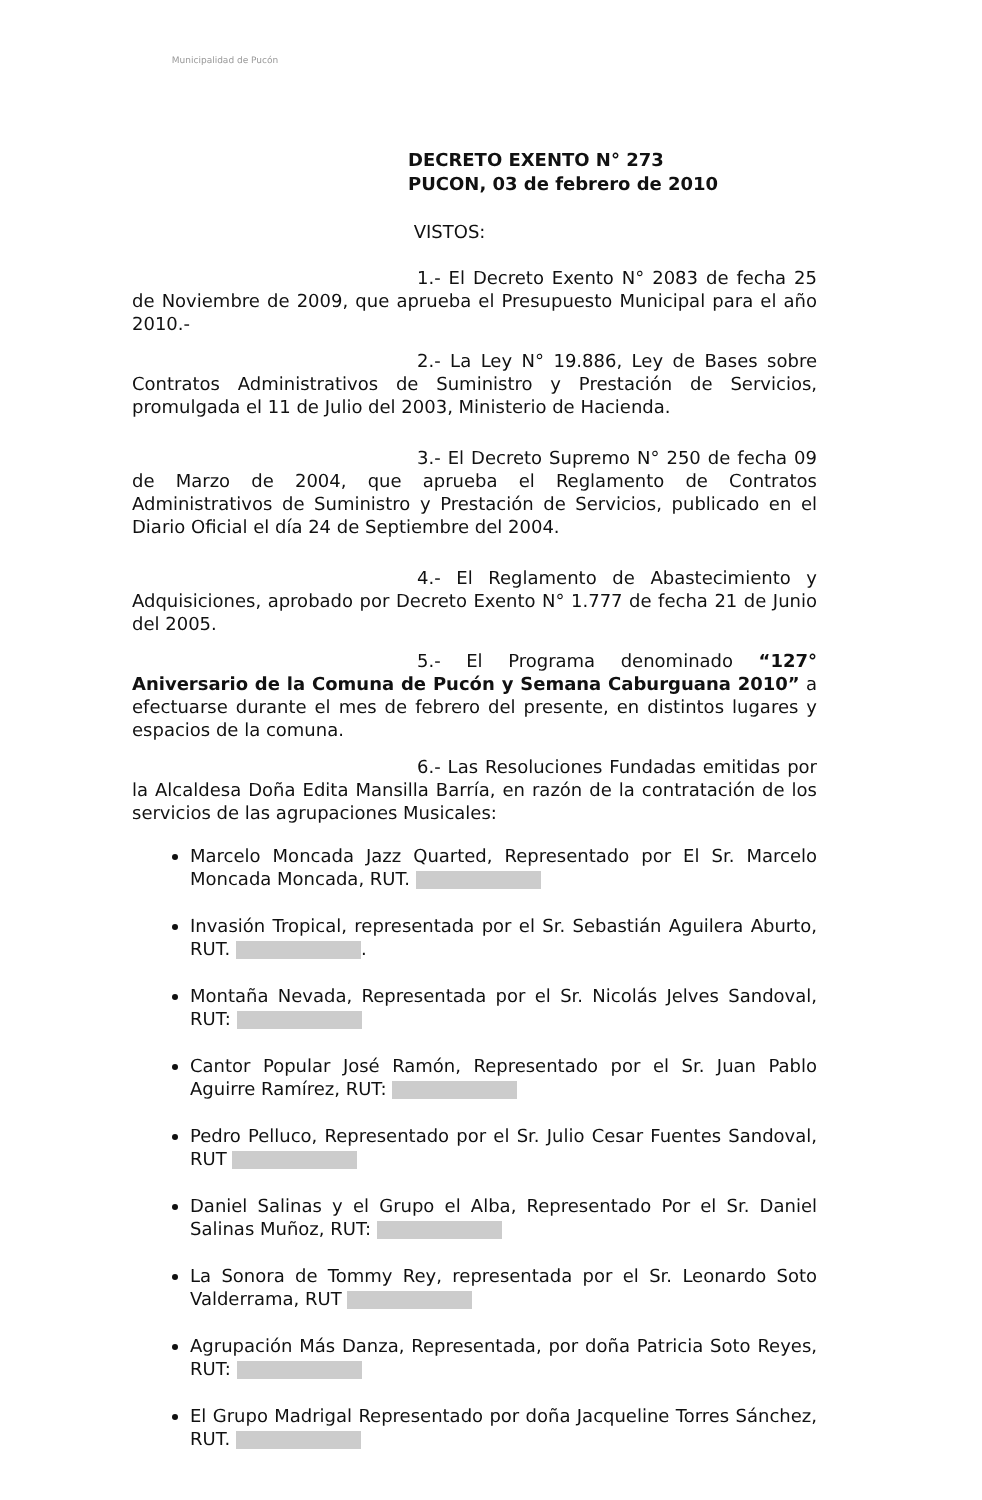Municipalidad de Pucón
DECRETO EXENTO N° 273
PUCON, 03 de febrero de 2010
VISTOS:
1.- El Decreto Exento N° 2083 de fecha 25 de Noviembre de 2009, que aprueba el Presupuesto Municipal para el año 2010.-
2.- La Ley N° 19.886, Ley de Bases sobre Contratos Administrativos de Suministro y Prestación de Servicios, promulgada el 11 de Julio del 2003, Ministerio de Hacienda.
3.- El Decreto Supremo N° 250 de fecha 09 de Marzo de 2004, que aprueba el Reglamento de Contratos Administrativos de Suministro y Prestación de Servicios, publicado en el Diario Oficial el día 24 de Septiembre del 2004.
4.- El Reglamento de Abastecimiento y Adquisiciones, aprobado por Decreto Exento N° 1.777 de fecha 21 de Junio del 2005.
5.- El Programa denominado “127° Aniversario de la Comuna de Pucón y Semana Caburguana 2010” a efectuarse durante el mes de febrero del presente, en distintos lugares y espacios de la comuna.
6.- Las Resoluciones Fundadas emitidas por la Alcaldesa Doña Edita Mansilla Barría, en razón de la contratación de los servicios de las agrupaciones Musicales:
Marcelo Moncada Jazz Quarted, Representado por El Sr. Marcelo Moncada Moncada, RUT.
Invasión Tropical, representada por el Sr. Sebastián Aguilera Aburto, RUT. .
Montaña Nevada, Representada por el Sr. Nicolás Jelves Sandoval, RUT:
Cantor Popular José Ramón, Representado por el Sr. Juan Pablo Aguirre Ramírez, RUT:
Pedro Pelluco, Representado por el Sr. Julio Cesar Fuentes Sandoval, RUT
Daniel Salinas y el Grupo el Alba, Representado Por el Sr. Daniel Salinas Muñoz, RUT:
La Sonora de Tommy Rey, representada por el Sr. Leonardo Soto Valderrama, RUT
Agrupación Más Danza, Representada, por doña Patricia Soto Reyes, RUT:
El Grupo Madrigal Representado por doña Jacqueline Torres Sánchez, RUT.